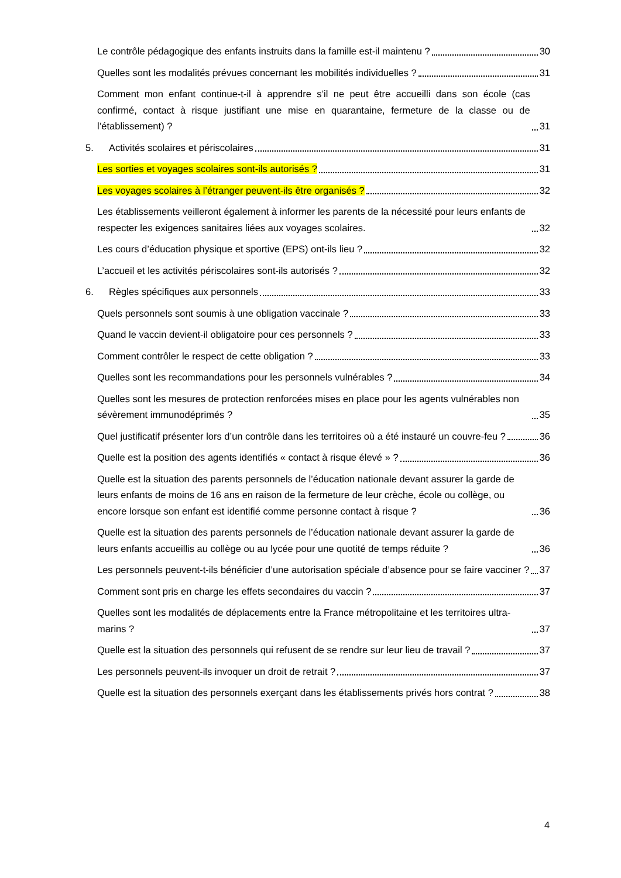Le contrôle pédagogique des enfants instruits dans la famille est-il maintenu ? 30
Quelles sont les modalités prévues concernant les mobilités individuelles ? 31
Comment mon enfant continue-t-il à apprendre s’il ne peut être accueilli dans son école (cas confirmé, contact à risque justifiant une mise en quarantaine, fermeture de la classe ou de l’établissement) ? 31
5. Activités scolaires et périscolaires 31
Les sorties et voyages scolaires sont-ils autorisés ? 31
Les voyages scolaires à l’étranger peuvent-ils être organisés ? 32
Les établissements veilleront également à informer les parents de la nécessité pour leurs enfants de respecter les exigences sanitaires liées aux voyages scolaires. 32
Les cours d’éducation physique et sportive (EPS) ont-ils lieu ? 32
L’accueil et les activités périscolaires sont-ils autorisés ? 32
6. Règles spécifiques aux personnels 33
Quels personnels sont soumis à une obligation vaccinale ? 33
Quand le vaccin devient-il obligatoire pour ces personnels ? 33
Comment contrôler le respect de cette obligation ? 33
Quelles sont les recommandations pour les personnels vulnérables ? 34
Quelles sont les mesures de protection renforcées mises en place pour les agents vulnérables non sévèrement immunodéprimés ? 35
Quel justificatif présenter lors d’un contrôle dans les territoires où a été instauré un couvre-feu ? 36
Quelle est la position des agents identifiés « contact à risque élevé » ? 36
Quelle est la situation des parents personnels de l’éducation nationale devant assurer la garde de leurs enfants de moins de 16 ans en raison de la fermeture de leur crèche, école ou collège, ou encore lorsque son enfant est identifié comme personne contact à risque ? 36
Quelle est la situation des parents personnels de l’éducation nationale devant assurer la garde de leurs enfants accueillis au collège ou au lycée pour une quotité de temps réduite ? 36
Les personnels peuvent-t-ils bénéficier d’une autorisation spéciale d’absence pour se faire vacciner ? 37
Comment sont pris en charge les effets secondaires du vaccin ? 37
Quelles sont les modalités de déplacements entre la France métropolitaine et les territoires ultra-marins ? 37
Quelle est la situation des personnels qui refusent de se rendre sur leur lieu de travail ? 37
Les personnels peuvent-ils invoquer un droit de retrait ? 37
Quelle est la situation des personnels exerçant dans les établissements privés hors contrat ? 38
4